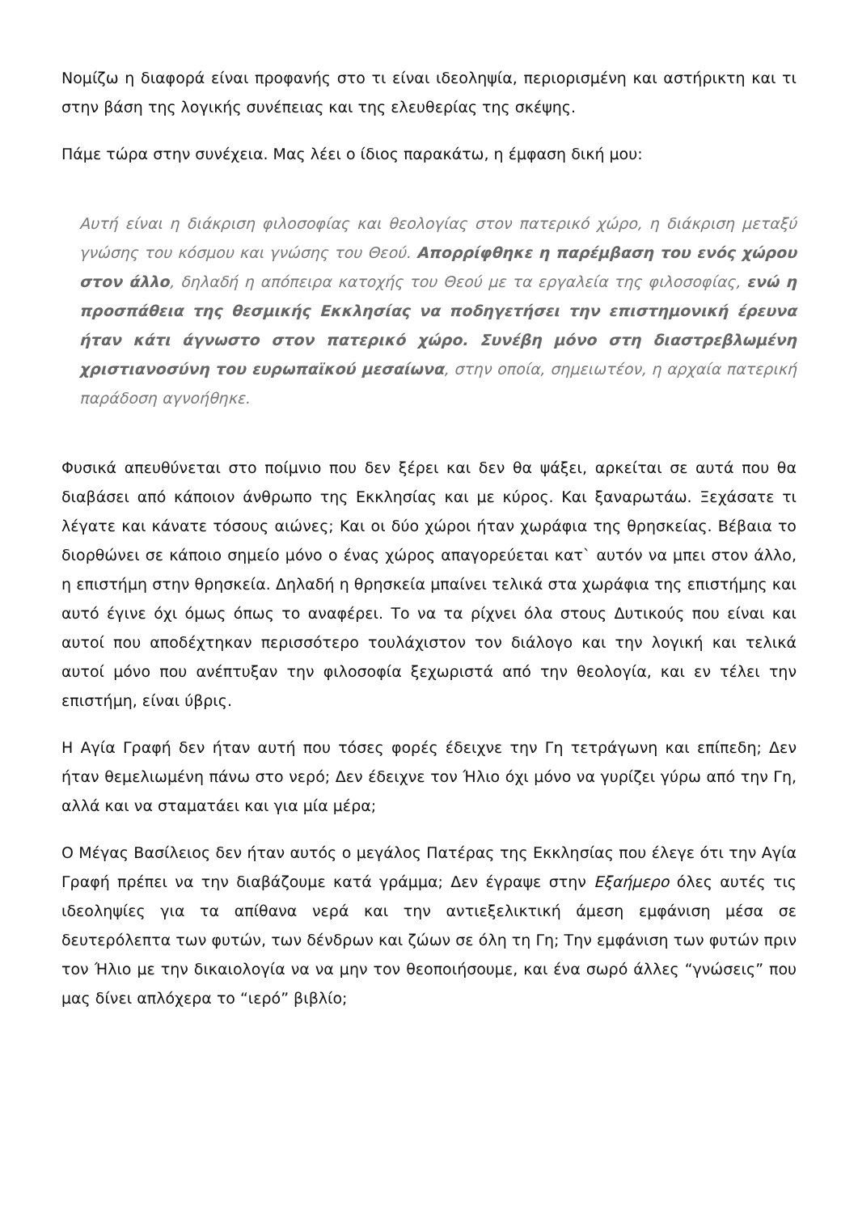Νομίζω η διαφορά είναι προφανής στο τι είναι ιδεοληψία, περιορισμένη και αστήρικτη και τι στην βάση της λογικής συνέπειας και της ελευθερίας της σκέψης.
Πάμε τώρα στην συνέχεια. Μας λέει ο ίδιος παρακάτω, η έμφαση δική μου:
Αυτή είναι η διάκριση φιλοσοφίας και θεολογίας στον πατερικό χώρο, η διάκριση μεταξύ γνώσης του κόσμου και γνώσης του Θεού. Απορρίφθηκε η παρέμβαση του ενός χώρου στον άλλο, δηλαδή η απόπειρα κατοχής του Θεού με τα εργαλεία της φιλοσοφίας, ενώ η προσπάθεια της θεσμικής Εκκλησίας να ποδηγετήσει την επιστημονική έρευνα ήταν κάτι άγνωστο στον πατερικό χώρο. Συνέβη μόνο στη διαστρεβλωμένη χριστιανοσύνη του ευρωπαϊκού μεσαίωνα, στην οποία, σημειωτέον, η αρχαία πατερική παράδοση αγνοήθηκε.
Φυσικά απευθύνεται στο ποίμνιο που δεν ξέρει και δεν θα ψάξει, αρκείται σε αυτά που θα διαβάσει από κάποιον άνθρωπο της Εκκλησίας και με κύρος. Και ξαναρωτάω. Ξεχάσατε τι λέγατε και κάνατε τόσους αιώνες; Και οι δύο χώροι ήταν χωράφια της θρησκείας. Βέβαια το διορθώνει σε κάποιο σημείο μόνο ο ένας χώρος απαγορεύεται κατ` αυτόν να μπει στον άλλο, η επιστήμη στην θρησκεία. Δηλαδή η θρησκεία μπαίνει τελικά στα χωράφια της επιστήμης και αυτό έγινε όχι όμως όπως το αναφέρει. Το να τα ρίχνει όλα στους Δυτικούς που είναι και αυτοί που αποδέχτηκαν περισσότερο τουλάχιστον τον διάλογο και την λογική και τελικά αυτοί μόνο που ανέπτυξαν την φιλοσοφία ξεχωριστά από την θεολογία, και εν τέλει την επιστήμη, είναι ύβρις.
Η Αγία Γραφή δεν ήταν αυτή που τόσες φορές έδειχνε την Γη τετράγωνη και επίπεδη; Δεν ήταν θεμελιωμένη πάνω στο νερό; Δεν έδειχνε τον Ήλιο όχι μόνο να γυρίζει γύρω από την Γη, αλλά και να σταματάει και για μία μέρα;
Ο Μέγας Βασίλειος δεν ήταν αυτός ο μεγάλος Πατέρας της Εκκλησίας που έλεγε ότι την Αγία Γραφή πρέπει να την διαβάζουμε κατά γράμμα; Δεν έγραψε στην Εξαήμερο όλες αυτές τις ιδεοληψίες για τα απίθανα νερά και την αντιεξελικτική άμεση εμφάνιση μέσα σε δευτερόλεπτα των φυτών, των δένδρων και ζώων σε όλη τη Γη; Την εμφάνιση των φυτών πριν τον Ήλιο με την δικαιολογία να να μην τον θεοποιήσουμε, και ένα σωρό άλλες “γνώσεις” που μας δίνει απλόχερα το “ιερό” βιβλίο;